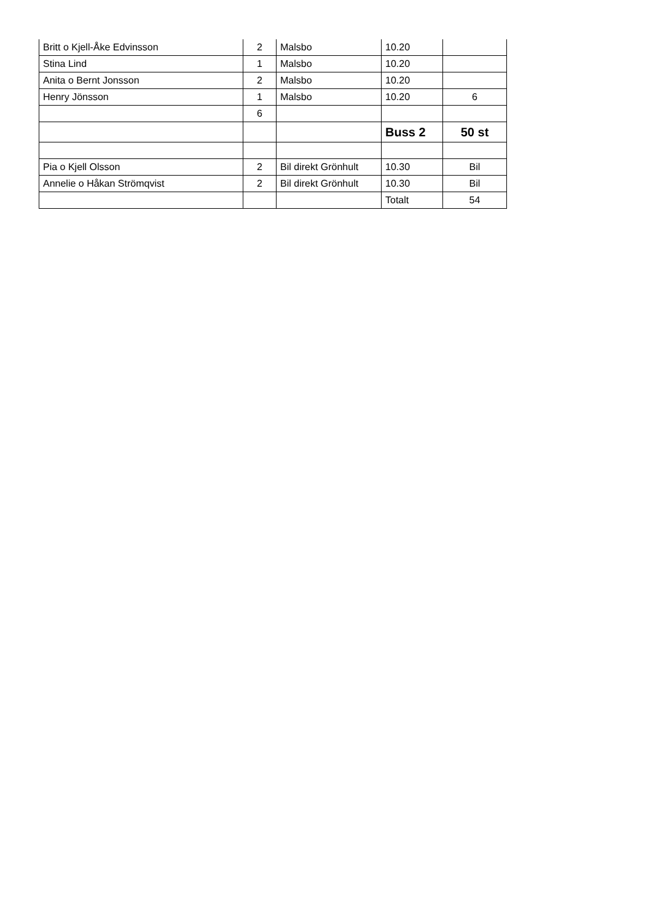| Britt o Kjell-Åke Edvinsson | 2 | Malsbo | 10.20 | |
| Stina Lind | 1 | Malsbo | 10.20 | |
| Anita o Bernt Jonsson | 2 | Malsbo | 10.20 | |
| Henry Jönsson | 1 | Malsbo | 10.20 | 6 |
| | 6 | | | |
| | | | Buss 2 | 50 st |
| Pia o Kjell Olsson | 2 | Bil direkt Grönhult | 10.30 | Bil |
| Annelie o Håkan Strömqvist | 2 | Bil direkt Grönhult | 10.30 | Bil |
| | | | Totalt | 54 |